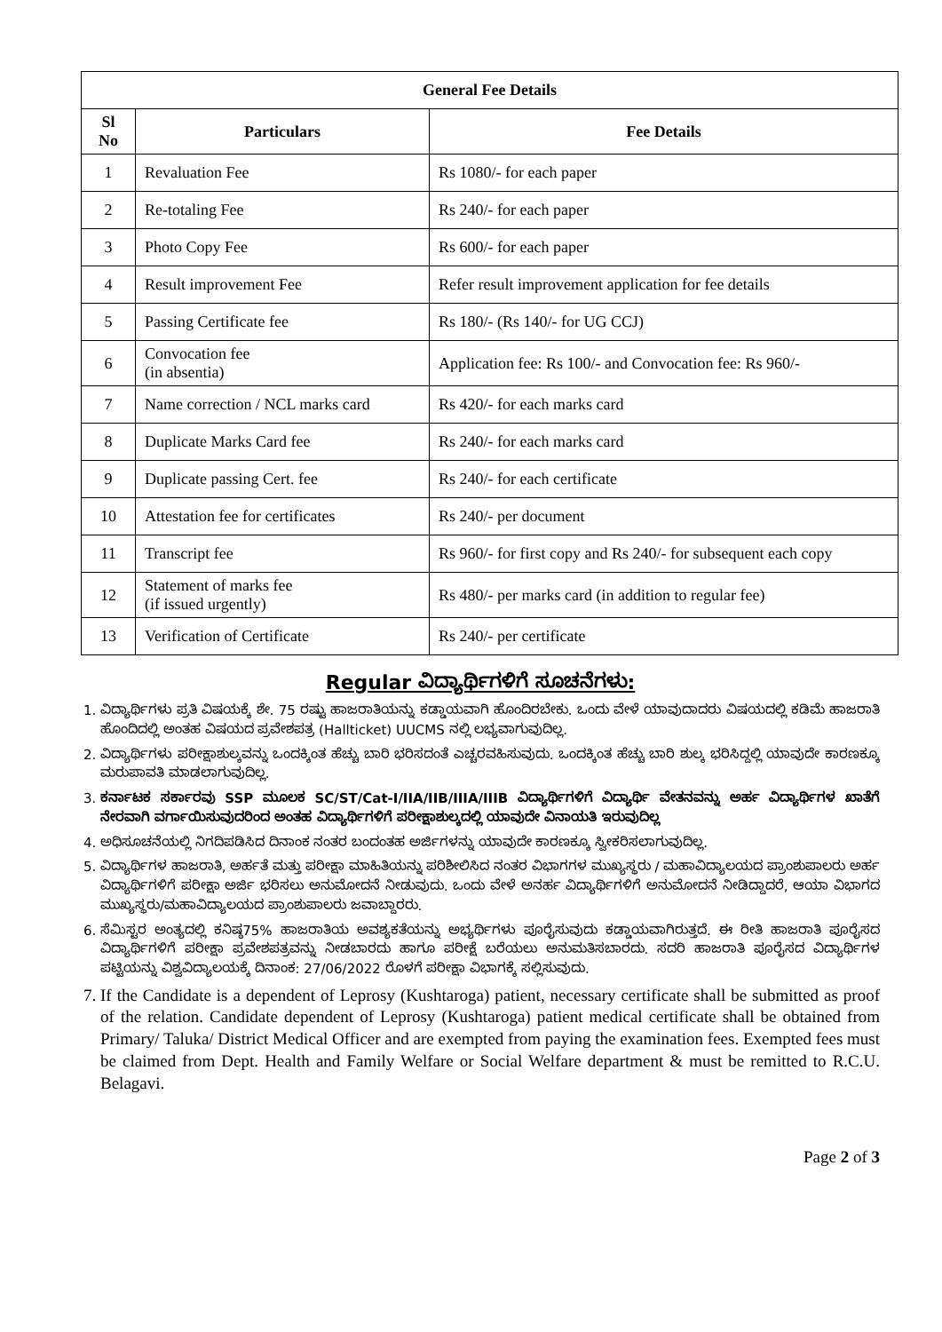| General Fee Details | | |
| --- | --- | --- |
| Sl No | Particulars | Fee Details |
| 1 | Revaluation Fee | Rs 1080/- for each paper |
| 2 | Re-totaling Fee | Rs 240/- for each paper |
| 3 | Photo Copy Fee | Rs 600/- for each paper |
| 4 | Result improvement Fee | Refer result improvement application for fee details |
| 5 | Passing Certificate fee | Rs 180/- (Rs 140/- for UG CCJ) |
| 6 | Convocation fee (in absentia) | Application fee: Rs 100/- and Convocation fee: Rs 960/- |
| 7 | Name correction / NCL marks card | Rs 420/- for each marks card |
| 8 | Duplicate Marks Card fee | Rs 240/- for each marks card |
| 9 | Duplicate passing Cert. fee | Rs 240/- for each certificate |
| 10 | Attestation fee for certificates | Rs 240/- per document |
| 11 | Transcript fee | Rs 960/- for first copy and Rs 240/- for subsequent each copy |
| 12 | Statement of marks fee (if issued urgently) | Rs 480/- per marks card (in addition to regular fee) |
| 13 | Verification of Certificate | Rs 240/- per certificate |
Regular ವಿದ್ಯಾರ್ಥಿಗಳಿಗೆ ಸೂಚನೆಗಳು:
1. ವಿದ್ಯಾರ್ಥಿಗಳು ಪ್ರತಿ ವಿಷಯಕ್ಕೆ ಶೇ. 75 ರಷ್ಟು ಹಾಜರಾತಿಯನ್ನು ಕಡ್ಡಾಯವಾಗಿ ಹೊಂದಿರಬೇಕು. ಒಂದು ವೇಳೆ ಯಾವುದಾದರು ವಿಷಯದಲ್ಲಿ ಕಡಿಮೆ ಹಾಜರಾತಿ ಹೊಂದಿದಲ್ಲಿ ಅಂತಹ ವಿಷಯದ ಪ್ರವೇಶಪತ್ರ (Hallticket) UUCMS ನಲ್ಲಿ ಲಭ್ಯವಾಗುವುದಿಲ್ಲ.
2. ವಿದ್ಯಾರ್ಥಿಗಳು ಪರೀಕ್ಷಾಶುಲ್ಕವನ್ನು ಒಂದಕ್ಕಿಂತ ಹೆಚ್ಚು ಬಾರಿ ಭರಿಸದಂತೆ ಎಚ್ಚರವಹಿಸುವುದು. ಒಂದಕ್ಕಿಂತ ಹೆಚ್ಚು ಬಾರಿ ಶುಲ್ಕ ಭರಿಸಿದ್ದಲ್ಲಿ ಯಾವುದೇ ಕಾರಣಕ್ಕೂ ಮರುಪಾವತಿ ಮಾಡಲಾಗುವುದಿಲ್ಲ.
3. ಕರ್ನಾಟಕ ಸರ್ಕಾರವು SSP ಮೂಲಕ SC/ST/Cat-I/IIA/IIB/IIIA/IIIB ವಿದ್ಯಾರ್ಥಿಗಳಿಗೆ ವಿದ್ಯಾರ್ಥಿ ವೇತನವನ್ನು ಅರ್ಹ ವಿದ್ಯಾರ್ಥಿಗಳ ಖಾತೆಗೆ ನೇರವಾಗಿ ವರ್ಗಾಯಿಸುವುದರಿಂದ ಅಂತಹ ವಿದ್ಯಾರ್ಥಿಗಳಿಗೆ ಪರೀಕ್ಷಾಶುಲ್ಕದಲ್ಲಿ ಯಾವುದೇ ವಿನಾಯತಿ ಇರುವುದಿಲ್ಲ
4. ಅಧಿಸೂಚನೆಯಲ್ಲಿ ನಿಗದಿಪಡಿಸಿದ ದಿನಾಂಕ ನಂತರ ಬಂದಂತಹ ಅರ್ಜಿಗಳನ್ನು ಯಾವುದೇ ಕಾರಣಕ್ಕೂ ಸ್ವೀಕರಿಸಲಾಗುವುದಿಲ್ಲ.
5. ವಿದ್ಯಾರ್ಥಿಗಳ ಹಾಜರಾತಿ, ಅರ್ಹತೆ ಮತ್ತು ಪರೀಕ್ಷಾ ಮಾಹಿತಿಯನ್ನು ಪರಿಶೀಲಿಸಿದ ನಂತರ ವಿಭಾಗಗಳ ಮುಖ್ಯಸ್ಥರು / ಮಹಾವಿದ್ಯಾಲಯದ ಪ್ರಾಂಶುಪಾಲರು ಅರ್ಹ ವಿದ್ಯಾರ್ಥಿಗಳಿಗೆ ಪರೀಕ್ಷಾ ಅರ್ಜಿ ಭರಿಸಲು ಅನುಮೋದನೆ ನೀಡುವುದು. ಒಂದು ವೇಳೆ ಅನರ್ಹ ವಿದ್ಯಾರ್ಥಿಗಳಿಗೆ ಅನುಮೋದನೆ ನೀಡಿದ್ದಾದರೆ, ಆಯಾ ವಿಭಾಗದ ಮುಖ್ಯಸ್ಥರು/ಮಹಾವಿದ್ಯಾಲಯದ ಪ್ರಾಂಶುಪಾಲರು ಜವಾಬ್ದಾರರು.
6. ಸೆಮಿಸ್ಟರ ಅಂತ್ಯದಲ್ಲಿ ಕನಿಷ್ಠ75% ಹಾಜರಾತಿಯ ಅವಶ್ಯಕತೆಯನ್ನು ಅಭ್ಯರ್ಥಿಗಳು ಪೂರೈಸುವುದು ಕಡ್ಡಾಯವಾಗಿರುತ್ತದೆ. ಈ ರೀತಿ ಹಾಜರಾತಿ ಪೂರೈಸದ ವಿದ್ಯಾರ್ಥಿಗಳಿಗೆ ಪರೀಕ್ಷಾ ಪ್ರವೇಶಪತ್ರವನ್ನು ನೀಡಬಾರದು ಹಾಗೂ ಪರೀಕ್ಷೆ ಬರೆಯಲು ಅನುಮತಿಸಬಾರದು. ಸದರಿ ಹಾಜರಾತಿ ಪೂರೈಸದ ವಿದ್ಯಾರ್ಥಿಗಳ ಪಟ್ಟಿಯನ್ನು ವಿಶ್ವವಿದ್ಯಾಲಯಕ್ಕೆ ದಿನಾಂಕ: 27/06/2022 ರೊಳಗೆ ಪರೀಕ್ಷಾ ವಿಭಾಗಕ್ಕೆ ಸಲ್ಲಿಸುವುದು.
7. If the Candidate is a dependent of Leprosy (Kushtaroga) patient, necessary certificate shall be submitted as proof of the relation. Candidate dependent of Leprosy (Kushtaroga) patient medical certificate shall be obtained from Primary/ Taluka/ District Medical Officer and are exempted from paying the examination fees. Exempted fees must be claimed from Dept. Health and Family Welfare or Social Welfare department & must be remitted to R.C.U. Belagavi.
Page 2 of 3